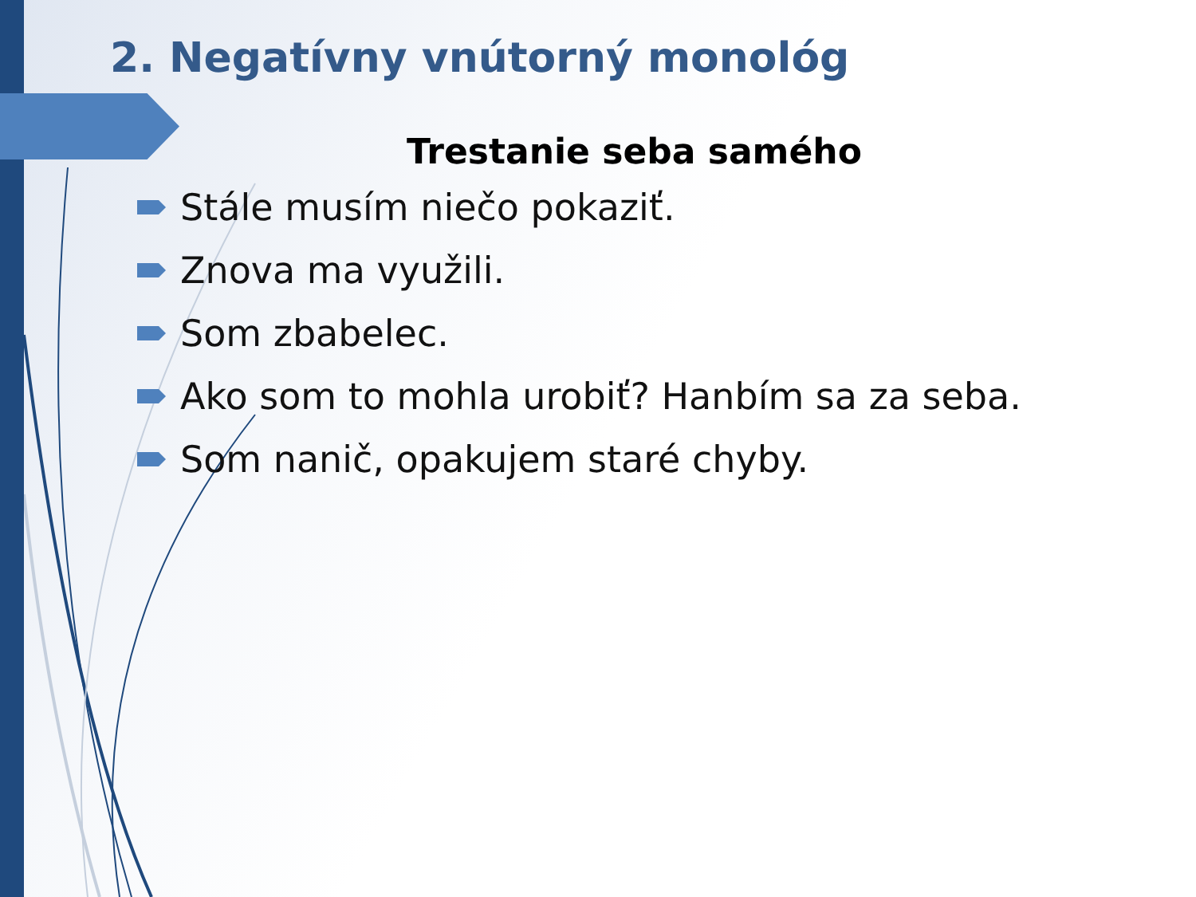2. Negatívny vnútorný monológ
Trestanie seba samého
Stále musím niečo pokaziť.
Znova ma využili.
Som zbabelec.
Ako som to mohla urobiť? Hanbím sa za seba.
Som nanič, opakujem staré chyby.